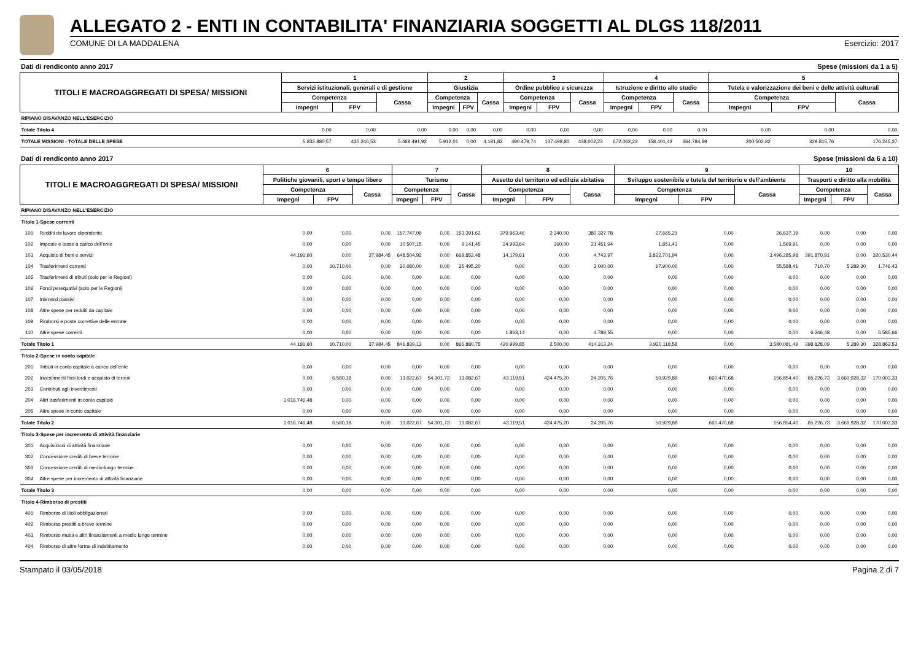ALLEGATO 2 - ENTI IN CONTABILITA' FINANZIARIA SOGGETTI AL DLGS 118/2011
COMUNE DI LA MADDALENA Esercizio: 2017
Dati di rendiconto anno 2017 Spese (missioni da 1 a 5)
| TITOLI E MACROAGGREGATI DI SPESA/ MISSIONI | 1 | | | 2 | | | 3 | | | 4 | | | 5 | | |
| --- | --- | --- | --- | --- | --- | --- | --- | --- | --- | --- | --- | --- | --- | --- | --- |
| | Servizi istituzionali, generali e di gestione | | | Giustizia | | | Ordine pubblico e sicurezza | | | Istruzione e diritto allo studio | | | Tutela e valorizzazione dei beni e delle attività culturali | | |
| | Competenza | | Cassa | Competenza | | Cassa | Competenza | | Cassa | Competenza | | Cassa | Competenza | | Cassa |
| | Impegni | FPV | | Impegni | FPV | | Impegni | FPV | | Impegni | FPV | | Impegni | FPV | |
| RIPIANO DISAVANZO NELL'ESERCIZIO | | | | | | | | | | | | | | | |
| Totale Titolo 4 | 0,00 | 0,00 | 0,00 | 0,00 | 0,00 | 0,00 | 0,00 | 0,00 | 0,00 | 0,00 | 0,00 | 0,00 | 0,00 | 0,00 | 0,00 |
| TOTALE MISSIONI - TOTALE DELLE SPESE | 5.832.880,57 | 430.246,53 | 5.468.491,92 | 5.912,01 | 0,00 | 4.181,82 | 490.479,74 | 137.498,80 | 438.002,23 | 672.062,23 | 158.401,42 | 664.784,89 | 200.502,82 | 329.815,76 | 176.245,37 |
Dati di rendiconto anno 2017 Spese (missioni da 6 a 10)
| TITOLI E MACROAGGREGATI DI SPESA/ MISSIONI | | 6 | | | 7 | | | 8 | | | 9 | | | 10 | | |
| --- | --- | --- | --- | --- | --- | --- | --- | --- | --- | --- | --- | --- | --- | --- | --- | --- |
| | | Politiche giovanili, sport e tempo libero | | | Turismo | | | Assetto del territorio ed edilizia abitativa | | | Sviluppo sostenibile e tutela del territorio e dell'ambiente | | | Trasporti e diritto alla mobilità | | |
| | | Competenza | | Cassa | Competenza | | Cassa | Competenza | | Cassa | Competenza | | Cassa | Competenza | | Cassa |
| | | Impegni | FPV | | Impegni | FPV | | Impegni | FPV | | Impegni | FPV | | Impegni | FPV | |
| RIPIANO DISAVANZO NELL'ESERCIZIO | | | | | | | | | | | | | | | | |
| Titolo 1-Spese correnti | | | | | | | | | | | | | | | | |
| 101 | Redditi da lavoro dipendente | 0,00 | 0,00 | 0,00 | 157.747,06 | 0,00 | 153.391,62 | 379.963,46 | 2.340,00 | 380.327,78 | 27.665,21 | 0,00 | 26.637,19 | 0,00 | 0,00 | 0,00 |
| 102 | Imposte e tasse a carico dell'ente | 0,00 | 0,00 | 0,00 | 10.507,15 | 0,00 | 9.141,45 | 24.993,64 | 160,00 | 21.451,94 | 1.851,43 | 0,00 | 1.569,91 | 0,00 | 0,00 | 0,00 |
| 103 | Acquisto di beni e servizi | 44.191,60 | 0,00 | 37.984,45 | 648.504,92 | 0,00 | 668.852,48 | 14.179,61 | 0,00 | 4.743,97 | 3.822.701,94 | 0,00 | 3.496.285,98 | 391.870,91 | 0,00 | 320.530,44 |
| 104 | Trasferimenti correnti | 0,00 | 10.710,00 | 0,00 | 30.080,00 | 0,00 | 35.495,20 | 0,00 | 0,00 | 3.000,00 | 67.900,00 | 0,00 | 55.588,41 | 710,70 | 5.289,30 | 1.746,43 |
| 105 | Trasferimenti di tributi (solo per le Regioni) | 0,00 | 0,00 | 0,00 | 0,00 | 0,00 | 0,00 | 0,00 | 0,00 | 0,00 | 0,00 | 0,00 | 0,00 | 0,00 | 0,00 | 0,00 |
| 106 | Fondi perequativi (solo per le Regioni) | 0,00 | 0,00 | 0,00 | 0,00 | 0,00 | 0,00 | 0,00 | 0,00 | 0,00 | 0,00 | 0,00 | 0,00 | 0,00 | 0,00 | 0,00 |
| 107 | Interessi passivi | 0,00 | 0,00 | 0,00 | 0,00 | 0,00 | 0,00 | 0,00 | 0,00 | 0,00 | 0,00 | 0,00 | 0,00 | 0,00 | 0,00 | 0,00 |
| 108 | Altre spese per redditi da capitale | 0,00 | 0,00 | 0,00 | 0,00 | 0,00 | 0,00 | 0,00 | 0,00 | 0,00 | 0,00 | 0,00 | 0,00 | 0,00 | 0,00 | 0,00 |
| 109 | Rimborsi e poste correttive delle entrate | 0,00 | 0,00 | 0,00 | 0,00 | 0,00 | 0,00 | 0,00 | 0,00 | 0,00 | 0,00 | 0,00 | 0,00 | 0,00 | 0,00 | 0,00 |
| 110 | Altre spese correnti | 0,00 | 0,00 | 0,00 | 0,00 | 0,00 | 0,00 | 1.863,14 | 0,00 | 4.789,55 | 0,00 | 0,00 | 0,00 | 6.246,48 | 0,00 | 6.585,66 |
| Totale Titolo 1 | | 44.191,60 | 10.710,00 | 37.984,45 | 846.839,13 | 0,00 | 866.880,75 | 420.999,85 | 2.500,00 | 414.313,24 | 3.920.118,58 | 0,00 | 3.580.081,49 | 398.828,09 | 5.289,30 | 328.862,53 |
| Titolo 2-Spese in conto capitale | | | | | | | | | | | | | | | | |
| 201 | Tributi in conto capitale a carico dell'ente | 0,00 | 0,00 | 0,00 | 0,00 | 0,00 | 0,00 | 0,00 | 0,00 | 0,00 | 0,00 | 0,00 | 0,00 | 0,00 | 0,00 | 0,00 |
| 202 | Investimenti fissi lordi e acquisto di terreni | 0,00 | 6.580,18 | 0,00 | 13.022,67 | 54.301,73 | 13.082,67 | 43.119,51 | 424.475,20 | 24.205,76 | 50.929,89 | 660.470,68 | 156.854,40 | 65.226,73 | 3.660.928,32 | 170.003,33 |
| 203 | Contributi agli investimenti | 0,00 | 0,00 | 0,00 | 0,00 | 0,00 | 0,00 | 0,00 | 0,00 | 0,00 | 0,00 | 0,00 | 0,00 | 0,00 | 0,00 | 0,00 |
| 204 | Altri trasferimenti in conto capitale | 1.016.746,48 | 0,00 | 0,00 | 0,00 | 0,00 | 0,00 | 0,00 | 0,00 | 0,00 | 0,00 | 0,00 | 0,00 | 0,00 | 0,00 | 0,00 |
| 205 | Altre spese in conto capitale | 0,00 | 0,00 | 0,00 | 0,00 | 0,00 | 0,00 | 0,00 | 0,00 | 0,00 | 0,00 | 0,00 | 0,00 | 0,00 | 0,00 | 0,00 |
| Totale Titolo 2 | | 1.016.746,48 | 6.580,18 | 0,00 | 13.022,67 | 54.301,73 | 13.082,67 | 43.119,51 | 424.475,20 | 24.205,76 | 50.929,89 | 660.470,68 | 156.854,40 | 65.226,73 | 3.660.928,32 | 170.003,33 |
| Titolo 3-Spese per incremento di attività finanziarie | | | | | | | | | | | | | | | | |
| 301 | Acquisizioni di attività finanziarie | 0,00 | 0,00 | 0,00 | 0,00 | 0,00 | 0,00 | 0,00 | 0,00 | 0,00 | 0,00 | 0,00 | 0,00 | 0,00 | 0,00 | 0,00 |
| 302 | Concessione crediti di breve termine | 0,00 | 0,00 | 0,00 | 0,00 | 0,00 | 0,00 | 0,00 | 0,00 | 0,00 | 0,00 | 0,00 | 0,00 | 0,00 | 0,00 | 0,00 |
| 303 | Concessione crediti di medio-lungo termine | 0,00 | 0,00 | 0,00 | 0,00 | 0,00 | 0,00 | 0,00 | 0,00 | 0,00 | 0,00 | 0,00 | 0,00 | 0,00 | 0,00 | 0,00 |
| 304 | Altre spese per incremento di attività finanziarie | 0,00 | 0,00 | 0,00 | 0,00 | 0,00 | 0,00 | 0,00 | 0,00 | 0,00 | 0,00 | 0,00 | 0,00 | 0,00 | 0,00 | 0,00 |
| Totale Titolo 3 | | 0,00 | 0,00 | 0,00 | 0,00 | 0,00 | 0,00 | 0,00 | 0,00 | 0,00 | 0,00 | 0,00 | 0,00 | 0,00 | 0,00 | 0,00 |
| Titolo 4-Rimborso di prestiti | | | | | | | | | | | | | | | | |
| 401 | Rimborso di titoli obbligazionari | 0,00 | 0,00 | 0,00 | 0,00 | 0,00 | 0,00 | 0,00 | 0,00 | 0,00 | 0,00 | 0,00 | 0,00 | 0,00 | 0,00 | 0,00 |
| 402 | Rimborso prestiti a breve termine | 0,00 | 0,00 | 0,00 | 0,00 | 0,00 | 0,00 | 0,00 | 0,00 | 0,00 | 0,00 | 0,00 | 0,00 | 0,00 | 0,00 | 0,00 |
| 403 | Rimborso mutui e altri finanziamenti a medio lungo termine | 0,00 | 0,00 | 0,00 | 0,00 | 0,00 | 0,00 | 0,00 | 0,00 | 0,00 | 0,00 | 0,00 | 0,00 | 0,00 | 0,00 | 0,00 |
| 404 | Rimborso di altre forme di indebitamento | 0,00 | 0,00 | 0,00 | 0,00 | 0,00 | 0,00 | 0,00 | 0,00 | 0,00 | 0,00 | 0,00 | 0,00 | 0,00 | 0,00 | 0,00 |
Stampato il 03/05/2018 Pagina 2 di 7